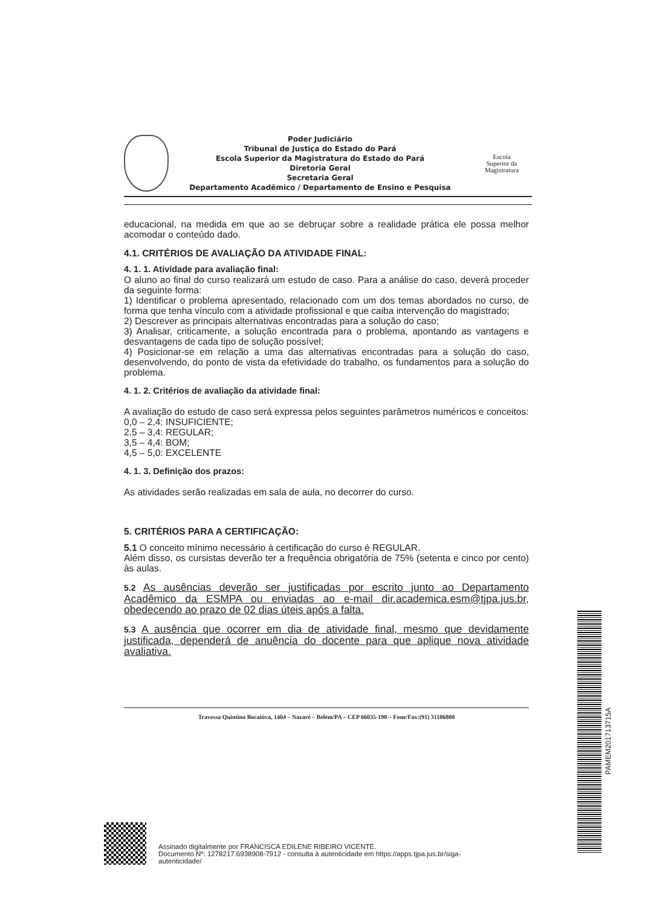Poder Judiciário
Tribunal de Justiça do Estado do Pará
Escola Superior da Magistratura do Estado do Pará
Diretoria Geral
Secretaria Geral
Departamento Acadêmico / Departamento de Ensino e Pesquisa
Escola
Superior da
Magistratura
educacional, na medida em que ao se debruçar sobre a realidade prática ele possa melhor acomodar o conteúdo dado.
4.1. CRITÉRIOS DE AVALIAÇÃO DA ATIVIDADE FINAL:
4. 1. 1. Atividade para avaliação final:
O aluno ao final do curso realizará um estudo de caso. Para a análise do caso, deverá proceder da seguinte forma:
1) Identificar o problema apresentado, relacionado com um dos temas abordados no curso, de forma que tenha vínculo com a atividade profissional e que caiba intervenção do magistrado;
2) Descrever as principais alternativas encontradas para a solução do caso;
3) Analisar, criticamente, a solução encontrada para o problema, apontando as vantagens e desvantagens de cada tipo de solução possível;
4) Posicionar-se em relação a uma das alternativas encontradas para a solução do caso, desenvolvendo, do ponto de vista da efetividade do trabalho, os fundamentos para a solução do problema.
4. 1. 2. Critérios de avaliação da atividade final:
A avaliação do estudo de caso será expressa pelos seguintes parâmetros numéricos e conceitos:
0,0 – 2,4: INSUFICIENTE;
2,5 – 3,4: REGULAR;
3,5 – 4,4: BOM;
4,5 – 5,0: EXCELENTE
4. 1. 3. Definição dos prazos:
As atividades serão realizadas em sala de aula, no decorrer do curso.
5. CRITÉRIOS PARA A CERTIFICAÇÃO:
5.1 O conceito mínimo necessário à certificação do curso é REGULAR.
Além disso, os cursistas deverão ter a frequência obrigatória de 75% (setenta e cinco por cento) às aulas.
5.2 As ausências deverão ser justificadas por escrito junto ao Departamento Acadêmico da ESMPA ou enviadas ao e-mail dir.academica.esm@tjpa.jus.br, obedecendo ao prazo de 02 dias úteis após a falta.
5.3 A ausência que ocorrer em dia de atividade final, mesmo que devidamente justificada, dependerá de anuência do docente para que aplique nova atividade avaliativa.
Travessa Quintino Bocaiúva, 1404 – Nazaré – Belém/PA – CEP 66035-190 – Fone/Fax:(91) 31106800
PAMEM201713715A
Assinado digitalmente por FRANCISCA EDILENE RIBEIRO VICENTE.
Documento Nº: 1278217.6938908-7912 - consulta à autenticidade em https://apps.tjpa.jus.br/siga-
autenticidade/